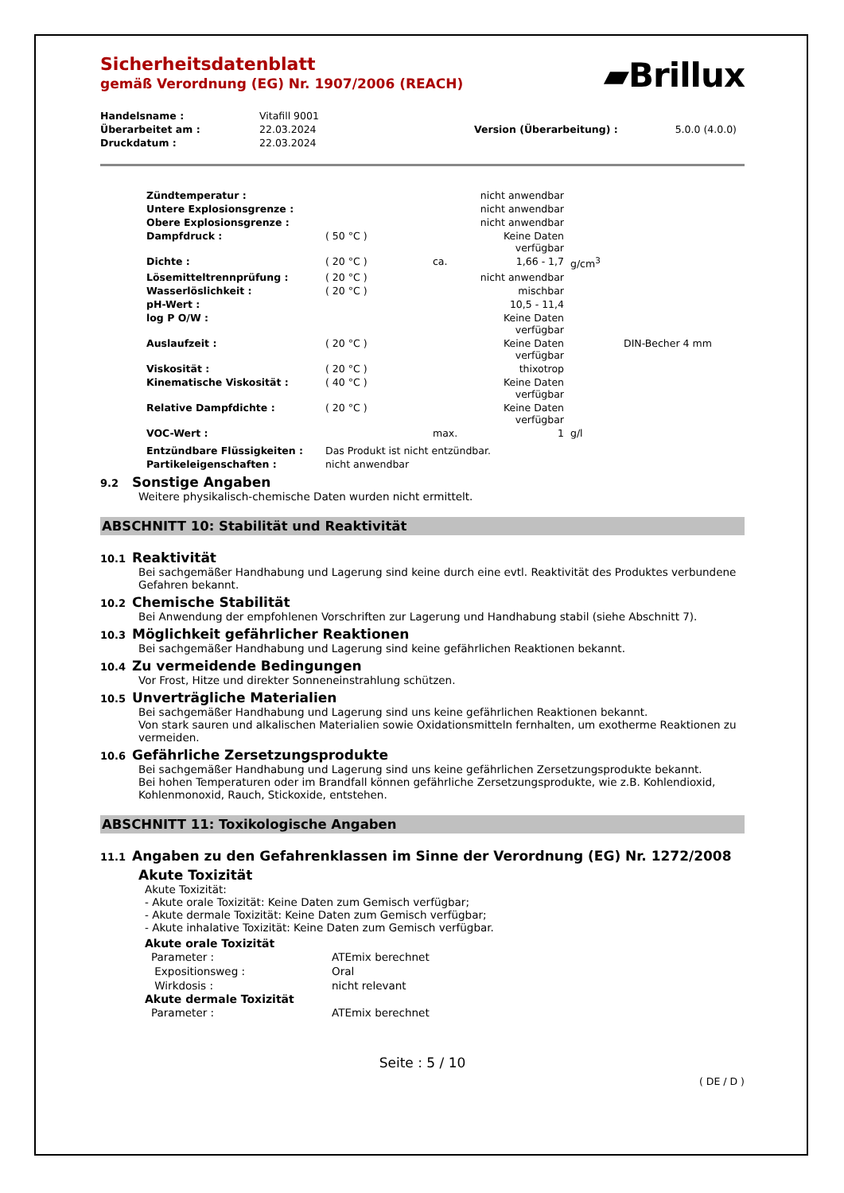▰Brillux
Sicherheitsdatenblatt
gemäß Verordnung (EG) Nr. 1907/2006 (REACH)
| Handelsname : | Vitafill 9001 | | |
| Überarbeitet am : | 22.03.2024 | Version (Überarbeitung) : | 5.0.0 (4.0.0) |
| Druckdatum : | 22.03.2024 | | |
| Zündtemperatur : | | | nicht anwendbar | | |
| Untere Explosionsgrenze : | | | nicht anwendbar | | |
| Obere Explosionsgrenze : | | | nicht anwendbar | | |
| Dampfdruck : | ( 50 °C ) | | Keine Daten verfügbar | | |
| Dichte : | ( 20 °C ) | ca. | 1,66 - 1,7 | g/cm<sup>3</sup> | |
| Lösemitteltrennprüfung : | ( 20 °C ) | | nicht anwendbar | | |
| Wasserlöslichkeit : | ( 20 °C ) | | mischbar | | |
| pH-Wert : | | | 10,5 - 11,4 | | |
| log P O/W : | | | Keine Daten verfügbar | | |
| Auslaufzeit : | ( 20 °C ) | | Keine Daten verfügbar | | DIN-Becher 4 mm |
| Viskosität : | ( 20 °C ) | | thixotrop | | |
| Kinematische Viskosität : | ( 40 °C ) | | Keine Daten verfügbar | | |
| Relative Dampfdichte : | ( 20 °C ) | | Keine Daten verfügbar | | |
| VOC-Wert : | | max. | 1 | g/l | |
| Entzündbare Flüssigkeiten : | Das Produkt ist nicht entzündbar. | | | | |
| Partikeleigenschaften : | nicht anwendbar | | | | |
9.2 Sonstige Angaben
Weitere physikalisch-chemische Daten wurden nicht ermittelt.
ABSCHNITT 10: Stabilität und Reaktivität
10.1 Reaktivität
Bei sachgemäßer Handhabung und Lagerung sind keine durch eine evtl. Reaktivität des Produktes verbundene Gefahren bekannt.
10.2 Chemische Stabilität
Bei Anwendung der empfohlenen Vorschriften zur Lagerung und Handhabung stabil (siehe Abschnitt 7).
10.3 Möglichkeit gefährlicher Reaktionen
Bei sachgemäßer Handhabung und Lagerung sind keine gefährlichen Reaktionen bekannt.
10.4 Zu vermeidende Bedingungen
Vor Frost, Hitze und direkter Sonneneinstrahlung schützen.
10.5 Unverträgliche Materialien
Bei sachgemäßer Handhabung und Lagerung sind uns keine gefährlichen Reaktionen bekannt.
Von stark sauren und alkalischen Materialien sowie Oxidationsmitteln fernhalten, um exotherme Reaktionen zu vermeiden.
10.6 Gefährliche Zersetzungsprodukte
Bei sachgemäßer Handhabung und Lagerung sind uns keine gefährlichen Zersetzungsprodukte bekannt.
Bei hohen Temperaturen oder im Brandfall können gefährliche Zersetzungsprodukte, wie z.B. Kohlendioxid, Kohlenmonoxid, Rauch, Stickoxide, entstehen.
ABSCHNITT 11: Toxikologische Angaben
11.1 Angaben zu den Gefahrenklassen im Sinne der Verordnung (EG) Nr. 1272/2008
Akute Toxizität
Akute Toxizität:
- Akute orale Toxizität: Keine Daten zum Gemisch verfügbar;
- Akute dermale Toxizität: Keine Daten zum Gemisch verfügbar;
- Akute inhalative Toxizität: Keine Daten zum Gemisch verfügbar.
Akute orale Toxizität
| Parameter : | ATEmix berechnet |
| Expositionsweg : | Oral |
| Wirkdosis : | nicht relevant |
Akute dermale Toxizität
| Parameter : | ATEmix berechnet |
Seite : 5 / 10
( DE / D )